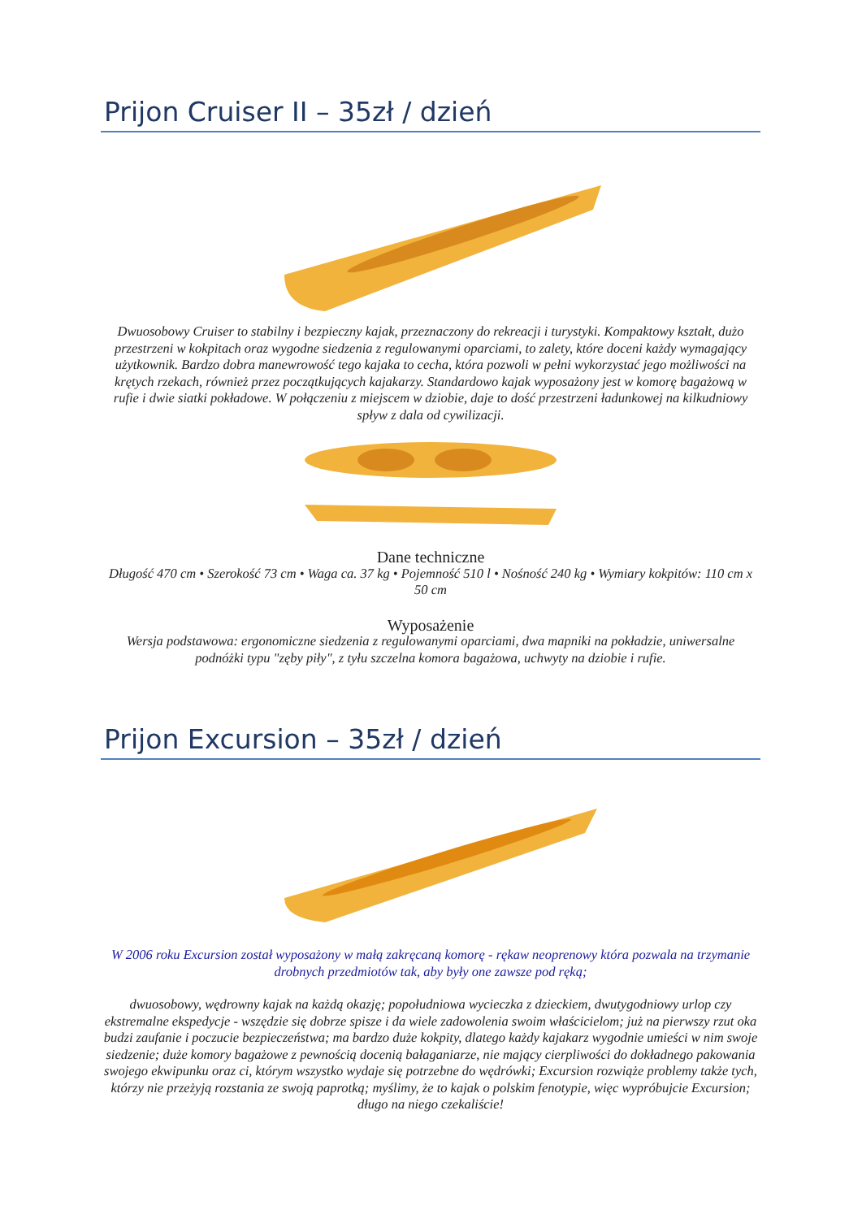Prijon Cruiser II – 35zł / dzień
Dwuosobowy Cruiser to stabilny i bezpieczny kajak, przeznaczony do rekreacji i turystyki. Kompaktowy kształt, dużo przestrzeni w kokpitach oraz wygodne siedzenia z regulowanymi oparciami, to zalety, które doceni każdy wymagający użytkownik. Bardzo dobra manewrowość tego kajaka to cecha, która pozwoli w pełni wykorzystać jego możliwości na krętych rzekach, również przez początkujących kajakarzy. Standardowo kajak wyposażony jest w komorę bagażową w rufie i dwie siatki pokładowe. W połączeniu z miejscem w dziobie, daje to dość przestrzeni ładunkowej na kilkudniowy spływ z dala od cywilizacji.
Dane techniczne
Długość 470 cm • Szerokość 73 cm • Waga ca. 37 kg • Pojemność 510 l • Nośność 240 kg • Wymiary kokpitów: 110 cm x 50 cm
Wyposażenie
Wersja podstawowa: ergonomiczne siedzenia z regulowanymi oparciami, dwa mapniki na pokładzie, uniwersalne podnóżki typu "zęby piły", z tyłu szczelna komora bagażowa, uchwyty na dziobie i rufie.
Prijon Excursion – 35zł / dzień
W 2006 roku Excursion został wyposażony w małą zakręcaną komorę - rękaw neoprenowy która pozwala na trzymanie drobnych przedmiotów tak, aby były one zawsze pod ręką;
dwuosobowy, wędrowny kajak na każdą okazję; popołudniowa wycieczka z dzieckiem, dwutygodniowy urlop czy ekstremalne ekspedycje - wszędzie się dobrze spisze i da wiele zadowolenia swoim właścicielom; już na pierwszy rzut oka budzi zaufanie i poczucie bezpieczeństwa; ma bardzo duże kokpity, dlatego każdy kajakarz wygodnie umieści w nim swoje siedzenie; duże komory bagażowe z pewnością docenią bałaganiarze, nie mający cierpliwości do dokładnego pakowania swojego ekwipunku oraz ci, którym wszystko wydaje się potrzebne do wędrówki; Excursion rozwiąże problemy także tych, którzy nie przeżyją rozstania ze swoją paprotką; myślimy, że to kajak o polskim fenotypie, więc wypróbujcie Excursion; długo na niego czekaliście!